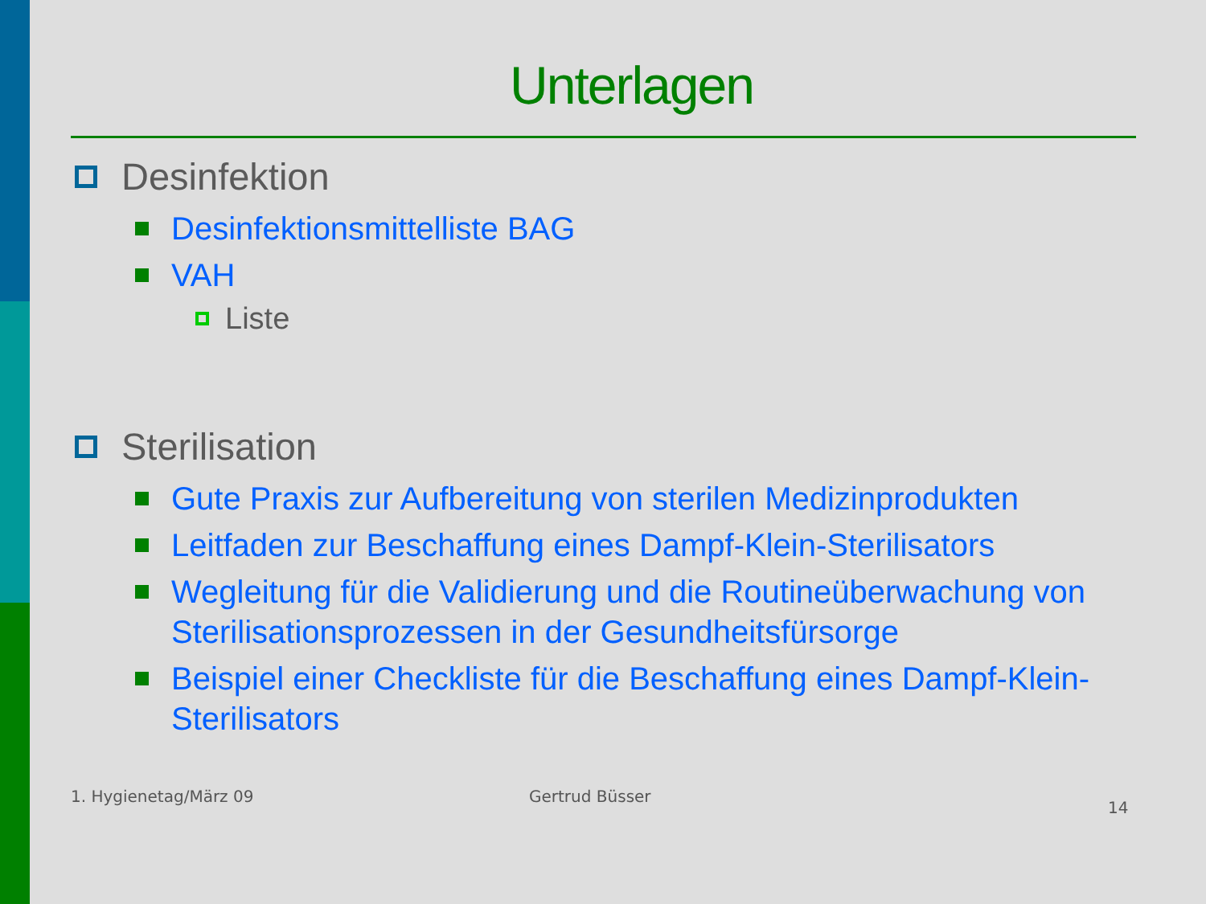Unterlagen
Desinfektion
Desinfektionsmittelliste BAG
VAH
Liste
Sterilisation
Gute Praxis zur Aufbereitung von sterilen Medizinprodukten
Leitfaden zur Beschaffung eines Dampf-Klein-Sterilisators
Wegleitung für die Validierung und die Routineüberwachung von Sterilisationsprozessen in der Gesundheitsfürsorge
Beispiel einer Checkliste für die Beschaffung eines Dampf-Klein-Sterilisators
1. Hygienetag/März 09 Gertrud Büsser 14